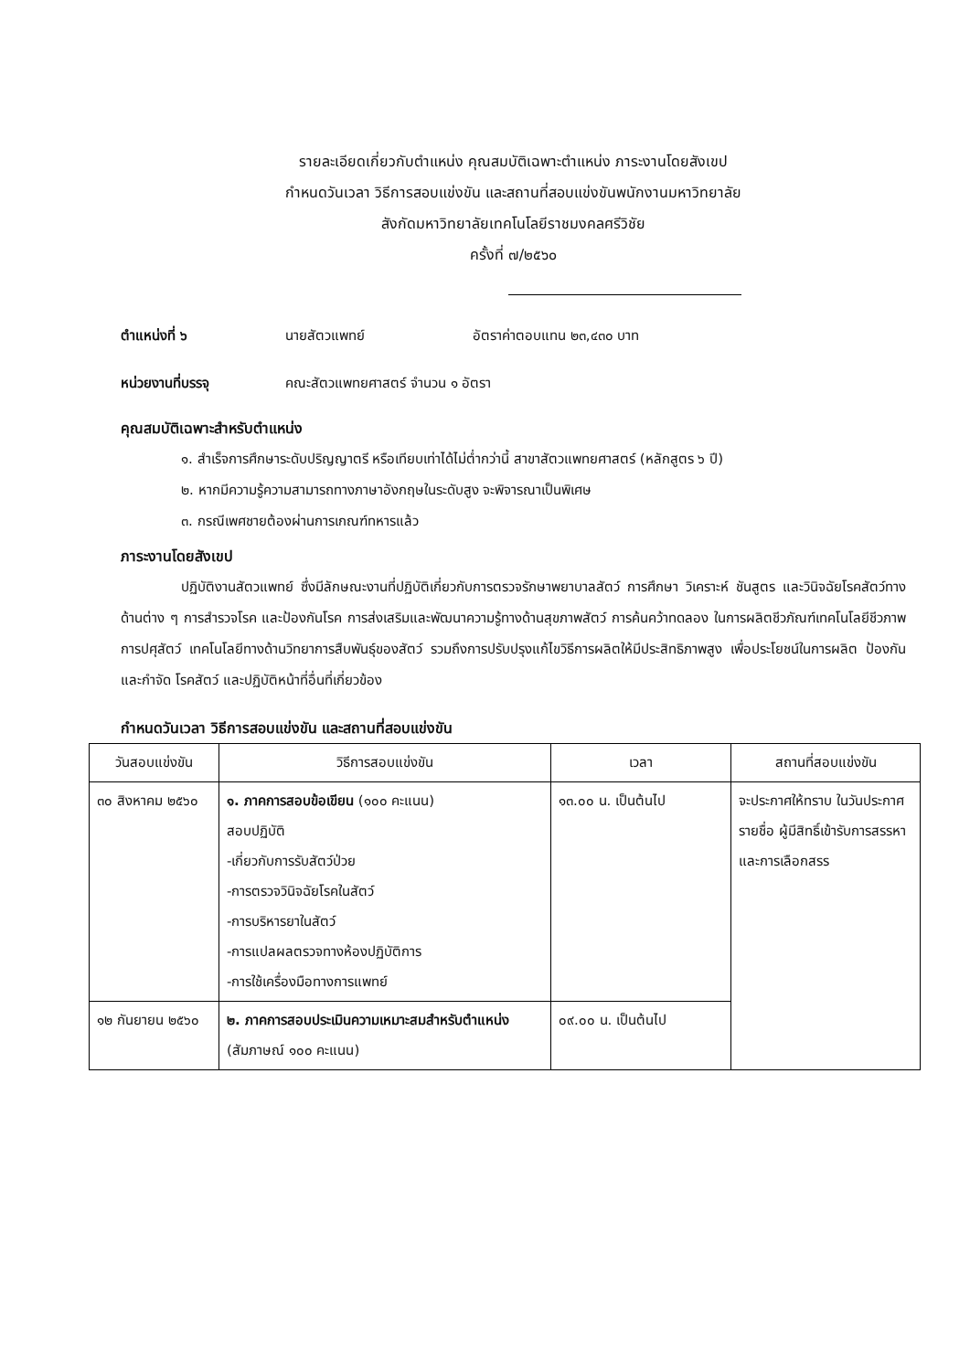รายละเอียดเกี่ยวกับตำแหน่ง คุณสมบัติเฉพาะตำแหน่ง ภาระงานโดยสังเขป
กำหนดวันเวลา วิธีการสอบแข่งขัน และสถานที่สอบแข่งขันพนักงานมหาวิทยาลัย
สังกัดมหาวิทยาลัยเทคโนโลยีราชมงคลศรีวิชัย
ครั้งที่ ๗/๒๕๖๐
ตำแหน่งที่ ๖ นายสัตวแพทย์ อัตราค่าตอบแทน ๒๓,๔๓๐ บาท
หน่วยงานที่บรรจุ คณะสัตวแพทยศาสตร์ จำนวน ๑ อัตรา
คุณสมบัติเฉพาะสำหรับตำแหน่ง
๑. สำเร็จการศึกษาระดับปริญญาตรี หรือเทียบเท่าได้ไม่ต่ำกว่านี้ สาขาสัตวแพทยศาสตร์ (หลักสูตร ๖ ปี)
๒. หากมีความรู้ความสามารถทางภาษาอังกฤษในระดับสูง จะพิจารณาเป็นพิเศษ
๓. กรณีเพศชายต้องผ่านการเกณฑ์ทหารแล้ว
ภาระงานโดยสังเขป
ปฏิบัติงานสัตวแพทย์ ซึ่งมีลักษณะงานที่ปฏิบัติเกี่ยวกับการตรวจรักษาพยาบาลสัตว์ การศึกษา วิเคราะห์ ชันสูตร และวินิจฉัยโรคสัตว์ทางด้านต่าง ๆ การสำรวจโรค และป้องกันโรค การส่งเสริมและพัฒนาความรู้ทางด้านสุขภาพสัตว์ การค้นคว้าทดลอง ในการผลิตชีวภัณฑ์เทคโนโลยีชีวภาพการปศุสัตว์ เทคโนโลยีทางด้านวิทยาการสืบพันธุ์ของสัตว์ รวมถึงการปรับปรุงแก้ไขวิธีการผลิตให้มีประสิทธิภาพสูง เพื่อประโยชน์ในการผลิต ป้องกัน และกำจัด โรคสัตว์ และปฏิบัติหน้าที่อื่นที่เกี่ยวข้อง
กำหนดวันเวลา วิธีการสอบแข่งขัน และสถานที่สอบแข่งขัน
| วันสอบแข่งขัน | วิธีการสอบแข่งขัน | เวลา | สถานที่สอบแข่งขัน |
| --- | --- | --- | --- |
| ๓๐ สิงหาคม ๒๕๖๐ | ๑. ภาคการสอบข้อเขียน (๑๐๐ คะแนน) สอบปฏิบัติ -เกี่ยวกับการรับสัตว์ป่วย -การตรวจวินิจฉัยโรคในสัตว์ -การบริหารยาในสัตว์ -การแปลผลตรวจทางห้องปฏิบัติการ -การใช้เครื่องมือทางการแพทย์ | ๑๓.๐๐ น. เป็นต้นไป | จะประกาศให้ทราบ ในวันประกาศรายชื่อ ผู้มีสิทธิ์เข้ารับการสรรหาและการเลือกสรร |
| ๑๒ กันยายน ๒๕๖๐ | ๒. ภาคการสอบประเมินความเหมาะสมสำหรับตำแหน่ง (สัมภาษณ์ ๑๐๐ คะแนน) | ๐๙.๐๐ น. เป็นต้นไป | |